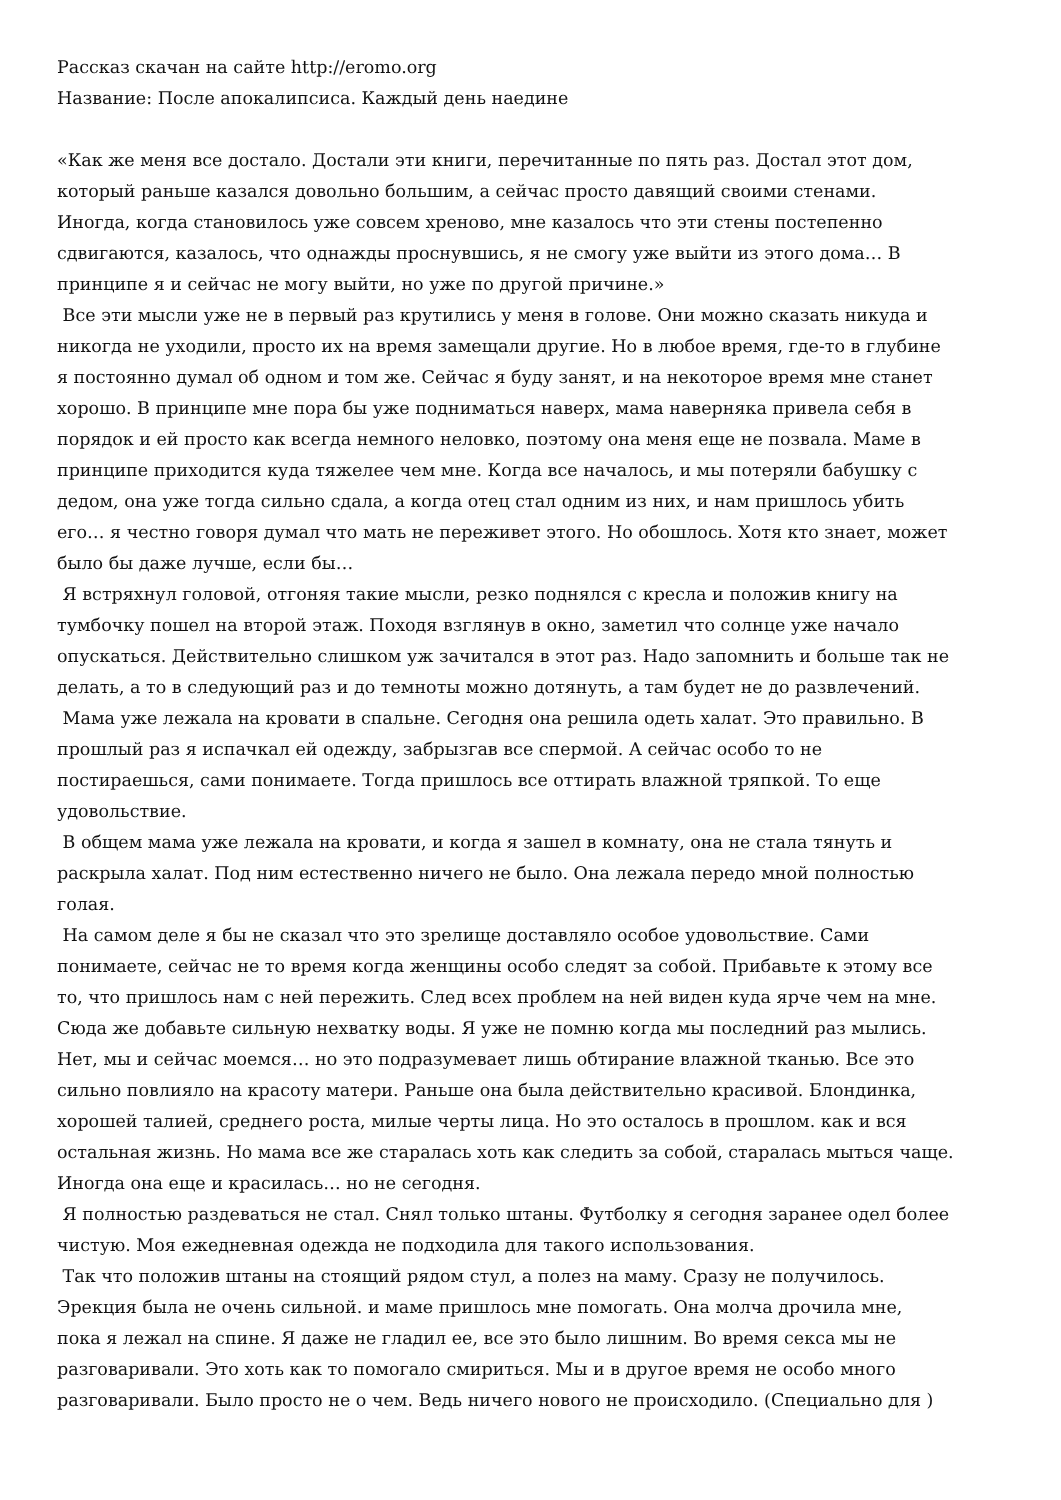Рассказ скачан на сайте http://eromo.org
Название: После апокалипсиса. Каждый день наедине
«Как же меня все достало. Достали эти книги, перечитанные по пять раз. Достал этот дом,
который раньше казался довольно большим, а сейчас просто давящий своими стенами.
Иногда, когда становилось уже совсем хреново, мне казалось что эти стены постепенно
сдвигаются, казалось, что однажды проснувшись, я не смогу уже выйти из этого дома… В
принципе я и сейчас не могу выйти, но уже по другой причине.»
Все эти мысли уже не в первый раз крутились у меня в голове. Они можно сказать никуда и
никогда не уходили, просто их на время замещали другие. Но в любое время, где-то в глубине
я постоянно думал об одном и том же. Сейчас я буду занят, и на некоторое время мне станет
хорошо. В принципе мне пора бы уже подниматься наверх, мама наверняка привела себя в
порядок и ей просто как всегда немного неловко, поэтому она меня еще не позвала. Маме в
принципе приходится куда тяжелее чем мне. Когда все началось, и мы потеряли бабушку с
дедом, она уже тогда сильно сдала, а когда отец стал одним из них, и нам пришлось убить
его… я честно говоря думал что мать не переживет этого. Но обошлось. Хотя кто знает, может
было бы даже лучше, если бы…
Я встряхнул головой, отгоняя такие мысли, резко поднялся с кресла и положив книгу на
тумбочку пошел на второй этаж. Походя взглянув в окно, заметил что солнце уже начало
опускаться. Действительно слишком уж зачитался в этот раз. Надо запомнить и больше так не
делать, а то в следующий раз и до темноты можно дотянуть, а там будет не до развлечений.
Мама уже лежала на кровати в спальне. Сегодня она решила одеть халат. Это правильно. В
прошлый раз я испачкал ей одежду, забрызгав все спермой. А сейчас особо то не
постираешься, сами понимаете. Тогда пришлось все оттирать влажной тряпкой. То еще
удовольствие.
В общем мама уже лежала на кровати, и когда я зашел в комнату, она не стала тянуть и
раскрыла халат. Под ним естественно ничего не было. Она лежала передо мной полностью
голая.
На самом деле я бы не сказал что это зрелище доставляло особое удовольствие. Сами
понимаете, сейчас не то время когда женщины особо следят за собой. Прибавьте к этому все
то, что пришлось нам с ней пережить. След всех проблем на ней виден куда ярче чем на мне.
Сюда же добавьте сильную нехватку воды. Я уже не помню когда мы последний раз мылись.
Нет, мы и сейчас моемся… но это подразумевает лишь обтирание влажной тканью. Все это
сильно повлияло на красоту матери. Раньше она была действительно красивой. Блондинка,
хорошей талией, среднего роста, милые черты лица. Но это осталось в прошлом. как и вся
остальная жизнь. Но мама все же старалась хоть как следить за собой, старалась мыться чаще.
Иногда она еще и красилась… но не сегодня.
Я полностью раздеваться не стал. Снял только штаны. Футболку я сегодня заранее одел более
чистую. Моя ежедневная одежда не подходила для такого использования.
Так что положив штаны на стоящий рядом стул, а полез на маму. Сразу не получилось.
Эрекция была не очень сильной. и маме пришлось мне помогать. Она молча дрочила мне,
пока я лежал на спине. Я даже не гладил ее, все это было лишним. Во время секса мы не
разговаривали. Это хоть как то помогало смириться. Мы и в другое время не особо много
разговаривали. Было просто не о чем. Ведь ничего нового не происходило. (Специально для )